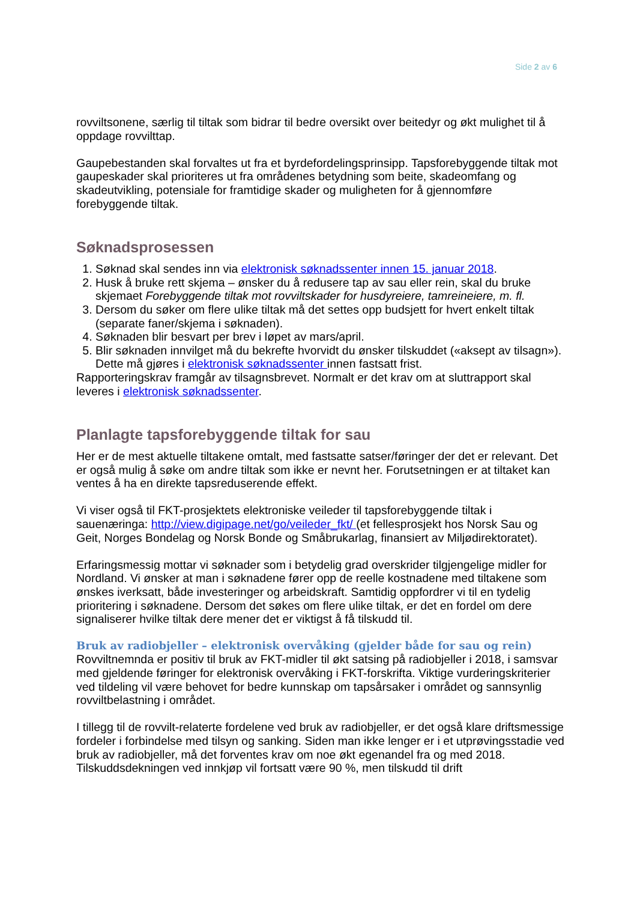Side 2 av 6
rovviltsonene, særlig til tiltak som bidrar til bedre oversikt over beitedyr og økt mulighet til å oppdage rovvilttap.
Gaupebestanden skal forvaltes ut fra et byrdefordelingsprinsipp. Tapsforebyggende tiltak mot gaupeskader skal prioriteres ut fra områdenes betydning som beite, skadeomfang og skadeutvikling, potensiale for framtidige skader og muligheten for å gjennomføre forebyggende tiltak.
Søknadsprosessen
1. Søknad skal sendes inn via elektronisk søknadssenter innen 15. januar 2018.
2. Husk å bruke rett skjema – ønsker du å redusere tap av sau eller rein, skal du bruke skjemaet Forebyggende tiltak mot rovviltskader for husdyreiere, tamreineiere, m. fl.
3. Dersom du søker om flere ulike tiltak må det settes opp budsjett for hvert enkelt tiltak (separate faner/skjema i søknaden).
4. Søknaden blir besvart per brev i løpet av mars/april.
5. Blir søknaden innvilget må du bekrefte hvorvidt du ønsker tilskuddet («aksept av tilsagn»). Dette må gjøres i elektronisk søknadssenter innen fastsatt frist.
Rapporteringskrav framgår av tilsagnsbrevet. Normalt er det krav om at sluttrapport skal leveres i elektronisk søknadssenter.
Planlagte tapsforebyggende tiltak for sau
Her er de mest aktuelle tiltakene omtalt, med fastsatte satser/føringer der det er relevant. Det er også mulig å søke om andre tiltak som ikke er nevnt her. Forutsetningen er at tiltaket kan ventes å ha en direkte tapsreduserende effekt.
Vi viser også til FKT-prosjektets elektroniske veileder til tapsforebyggende tiltak i sauenæringa: http://view.digipage.net/go/veileder_fkt/ (et fellesprosjekt hos Norsk Sau og Geit, Norges Bondelag og Norsk Bonde og Småbrukarlag, finansiert av Miljødirektoratet).
Erfaringsmessig mottar vi søknader som i betydelig grad overskrider tilgjengelige midler for Nordland. Vi ønsker at man i søknadene fører opp de reelle kostnadene med tiltakene som ønskes iverksatt, både investeringer og arbeidskraft. Samtidig oppfordrer vi til en tydelig prioritering i søknadene. Dersom det søkes om flere ulike tiltak, er det en fordel om dere signaliserer hvilke tiltak dere mener det er viktigst å få tilskudd til.
Bruk av radiobjeller – elektronisk overvåking (gjelder både for sau og rein)
Rovviltnemnda er positiv til bruk av FKT-midler til økt satsing på radiobjeller i 2018, i samsvar med gjeldende føringer for elektronisk overvåking i FKT-forskrifta. Viktige vurderingskriterier ved tildeling vil være behovet for bedre kunnskap om tapsårsaker i området og sannsynlig rovviltbelastning i området.
I tillegg til de rovvilt-relaterte fordelene ved bruk av radiobjeller, er det også klare driftsmessige fordeler i forbindelse med tilsyn og sanking. Siden man ikke lenger er i et utprøvingsstadie ved bruk av radiobjeller, må det forventes krav om noe økt egenandel fra og med 2018. Tilskuddsdekningen ved innkjøp vil fortsatt være 90 %, men tilskudd til drift